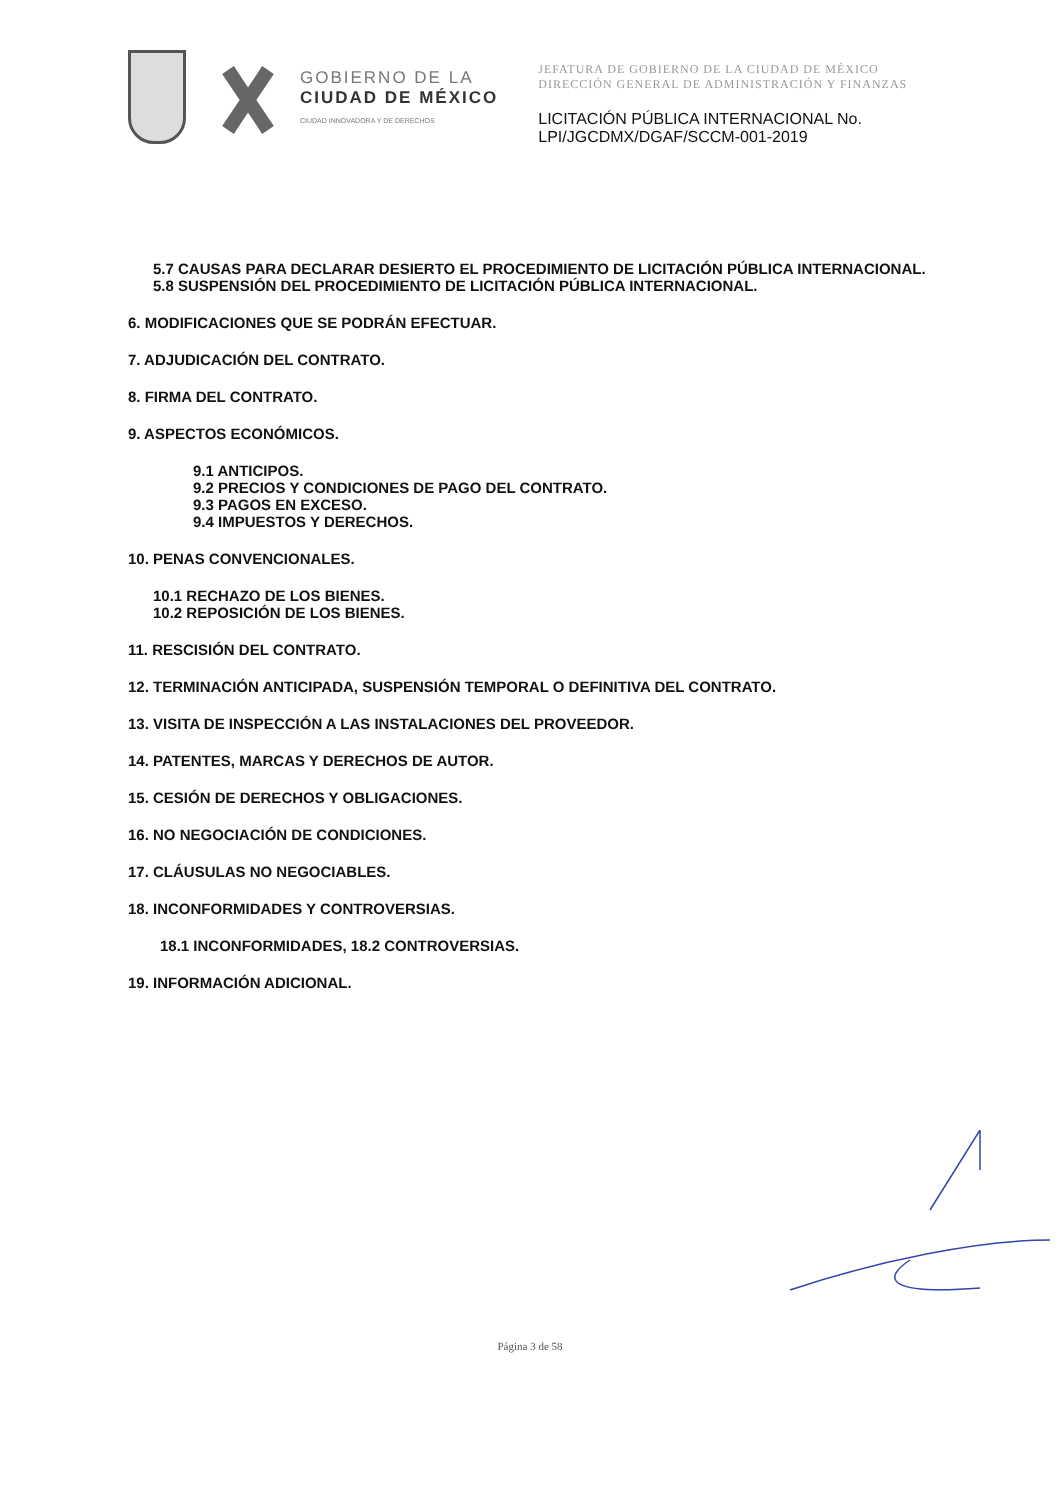GOBIERNO DE LA
CIUDAD DE MÉXICO
CIUDAD INNOVADORA Y DE DERECHOS
JEFATURA DE GOBIERNO DE LA CIUDAD DE MÉXICO
DIRECCIÓN GENERAL DE ADMINISTRACIÓN Y FINANZAS
LICITACIÓN PÚBLICA INTERNACIONAL No.
LPI/JGCDMX/DGAF/SCCM-001-2019
5.7 CAUSAS PARA DECLARAR DESIERTO EL PROCEDIMIENTO DE LICITACIÓN PÚBLICA INTERNACIONAL.
5.8 SUSPENSIÓN DEL PROCEDIMIENTO DE LICITACIÓN PÚBLICA INTERNACIONAL.
6. MODIFICACIONES QUE SE PODRÁN EFECTUAR.
7. ADJUDICACIÓN DEL CONTRATO.
8. FIRMA DEL CONTRATO.
9. ASPECTOS ECONÓMICOS.
9.1 ANTICIPOS.
9.2 PRECIOS Y CONDICIONES DE PAGO DEL CONTRATO.
9.3 PAGOS EN EXCESO.
9.4 IMPUESTOS Y DERECHOS.
10. PENAS CONVENCIONALES.
10.1 RECHAZO DE LOS BIENES.
10.2 REPOSICIÓN DE LOS BIENES.
11. RESCISIÓN DEL CONTRATO.
12. TERMINACIÓN ANTICIPADA, SUSPENSIÓN TEMPORAL O DEFINITIVA DEL CONTRATO.
13. VISITA DE INSPECCIÓN A LAS INSTALACIONES DEL PROVEEDOR.
14. PATENTES, MARCAS Y DERECHOS DE AUTOR.
15. CESIÓN DE DERECHOS Y OBLIGACIONES.
16. NO NEGOCIACIÓN DE CONDICIONES.
17. CLÁUSULAS NO NEGOCIABLES.
18. INCONFORMIDADES Y CONTROVERSIAS.
18.1 INCONFORMIDADES, 18.2 CONTROVERSIAS.
19. INFORMACIÓN ADICIONAL.
Página 3 de 58